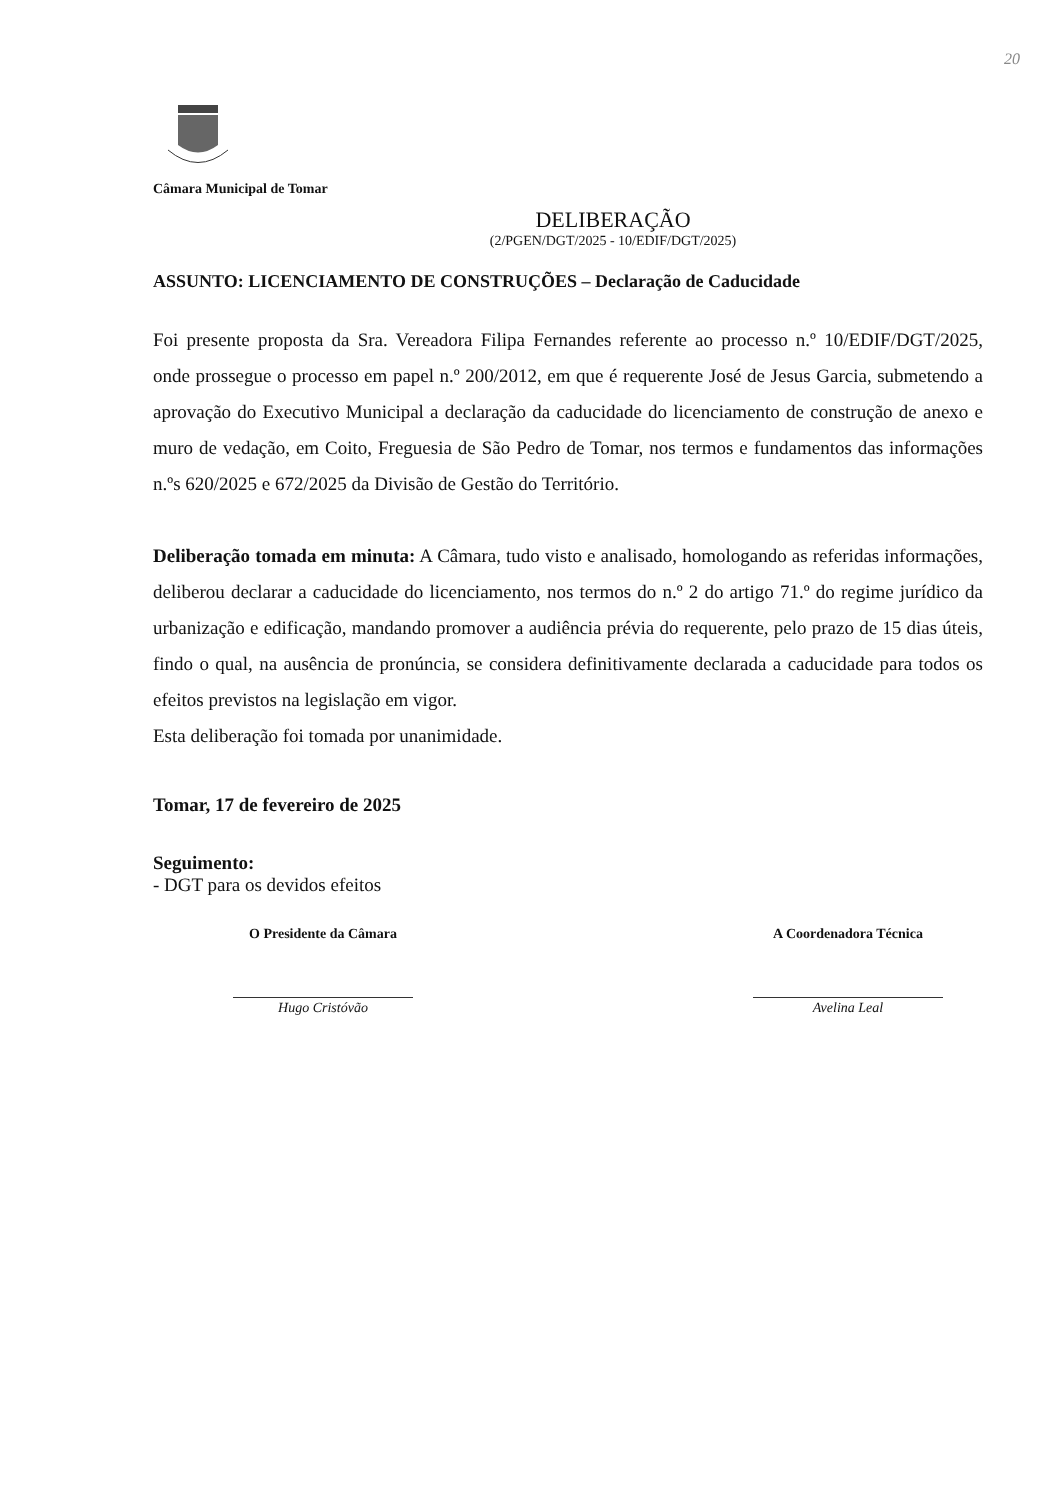20
Câmara Municipal de Tomar
DELIBERAÇÃO
(2/PGEN/DGT/2025 - 10/EDIF/DGT/2025)
ASSUNTO: LICENCIAMENTO DE CONSTRUÇÕES – Declaração de Caducidade
Foi presente proposta da Sra. Vereadora Filipa Fernandes referente ao processo n.º 10/EDIF/DGT/2025, onde prossegue o processo em papel n.º 200/2012, em que é requerente José de Jesus Garcia, submetendo a aprovação do Executivo Municipal a declaração da caducidade do licenciamento de construção de anexo e muro de vedação, em Coito, Freguesia de São Pedro de Tomar, nos termos e fundamentos das informações n.ºs 620/2025 e 672/2025 da Divisão de Gestão do Território.
Deliberação tomada em minuta: A Câmara, tudo visto e analisado, homologando as referidas informações, deliberou declarar a caducidade do licenciamento, nos termos do n.º 2 do artigo 71.º do regime jurídico da urbanização e edificação, mandando promover a audiência prévia do requerente, pelo prazo de 15 dias úteis, findo o qual, na ausência de pronúncia, se considera definitivamente declarada a caducidade para todos os efeitos previstos na legislação em vigor.
Esta deliberação foi tomada por unanimidade.
Tomar, 17 de fevereiro de 2025
Seguimento:
- DGT para os devidos efeitos
O Presidente da Câmara
Hugo Cristóvão
A Coordenadora Técnica
Avelina Leal